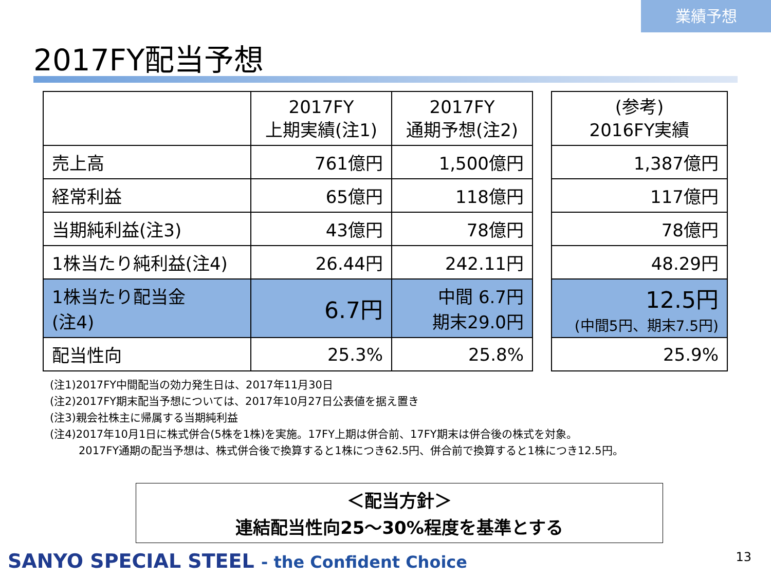業績予想
2017FY配当予想
| | 2017FY 上期実績(注1) | 2017FY 通期予想(注2) |
| --- | --- | --- |
| 売上高 | 761億円 | 1,500億円 |
| 経常利益 | 65億円 | 118億円 |
| 当期純利益(注3) | 43億円 | 78億円 |
| 1株当たり純利益(注4) | 26.44円 | 242.11円 |
| 1株当たり配当金 (注4) | 6.7円 | 中間 6.7円 期末29.0円 |
| 配当性向 | 25.3% | 25.8% |
| (参考) 2016FY実績 |
| --- |
| 1,387億円 |
| 117億円 |
| 78億円 |
| 48.29円 |
| 12.5円 (中間5円、期末7.5円) |
| 25.9% |
(注1)2017FY中間配当の効力発生日は、2017年11月30日
(注2)2017FY期末配当予想については、2017年10月27日公表値を据え置き
(注3)親会社株主に帰属する当期純利益
(注4)2017年10月1日に株式併合(5株を1株)を実施。17FY上期は併合前、17FY期末は併合後の株式を対象。
2017FY通期の配当予想は、株式併合後で換算すると1株につき62.5円、併合前で換算すると1株につき12.5円。
＜配当方針＞
連結配当性向25～30%程度を基準とする
SANYO SPECIAL STEEL - the Confident Choice
13